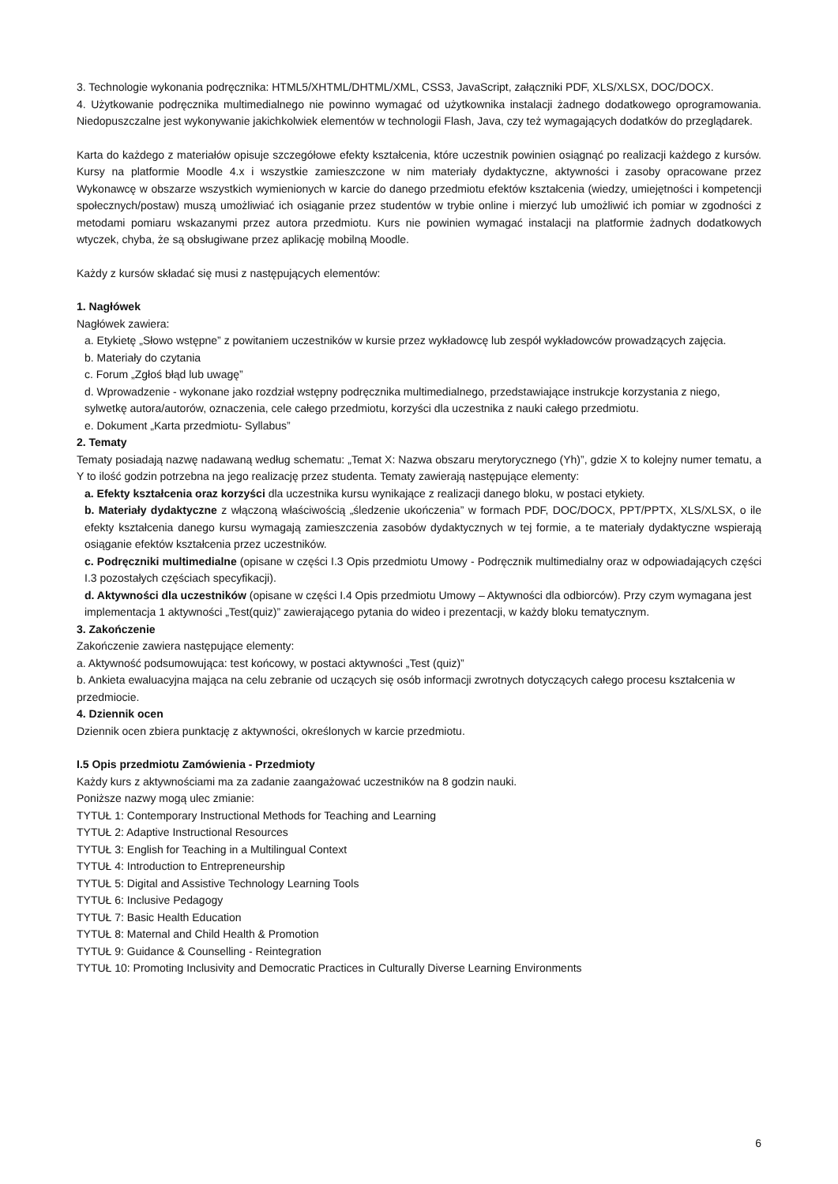3. Technologie wykonania podręcznika: HTML5/XHTML/DHTML/XML, CSS3, JavaScript, załączniki PDF, XLS/XLSX, DOC/DOCX.
4. Użytkowanie podręcznika multimedialnego nie powinno wymagać od użytkownika instalacji żadnego dodatkowego oprogramowania. Niedopuszczalne jest wykonywanie jakichkolwiek elementów w technologii Flash, Java, czy też wymagających dodatków do przeglądarek.
Karta do każdego z materiałów opisuje szczegółowe efekty kształcenia, które uczestnik powinien osiągnąć po realizacji każdego z kursów. Kursy na platformie Moodle 4.x i wszystkie zamieszczone w nim materiały dydaktyczne, aktywności i zasoby opracowane przez Wykonawcę w obszarze wszystkich wymienionych w karcie do danego przedmiotu efektów kształcenia (wiedzy, umiejętności i kompetencji społecznych/postaw) muszą umożliwiać ich osiąganie przez studentów w trybie online i mierzyć lub umożliwić ich pomiar w zgodności z metodami pomiaru wskazanymi przez autora przedmiotu. Kurs nie powinien wymagać instalacji na platformie żadnych dodatkowych wtyczek, chyba, że są obsługiwane przez aplikację mobilną Moodle.
Każdy z kursów składać się musi z następujących elementów:
1. Nagłówek
Nagłówek zawiera:
a. Etykietę „Słowo wstępne” z powitaniem uczestników w kursie przez wykładowcę lub zespół wykładowców prowadzących zajęcia.
b. Materiały do czytania
c. Forum „Zgłoś błąd lub uwagę”
d. Wprowadzenie - wykonane jako rozdział wstępny podręcznika multimedialnego, przedstawiające instrukcje korzystania z niego, sylwetkę autora/autorów, oznaczenia, cele całego przedmiotu, korzyści dla uczestnika z nauki całego przedmiotu.
e. Dokument „Karta przedmiotu- Syllabus”
2. Tematy
Tematy posiadają nazwę nadawaną według schematu: „Temat X: Nazwa obszaru merytorycznego (Yh)”, gdzie X to kolejny numer tematu, a Y to ilość godzin potrzebna na jego realizację przez studenta. Tematy zawierają następujące elementy:
a. Efekty kształcenia oraz korzyści dla uczestnika kursu wynikające z realizacji danego bloku, w postaci etykiety.
b. Materiały dydaktyczne z włączoną właściwością „śledzenie ukończenia” w formach PDF, DOC/DOCX, PPT/PPTX, XLS/XLSX, o ile efekty kształcenia danego kursu wymagają zamieszczenia zasobów dydaktycznych w tej formie, a te materiały dydaktyczne wspierają osiąganie efektów kształcenia przez uczestników.
c. Podręczniki multimedialne (opisane w części I.3 Opis przedmiotu Umowy - Podręcznik multimedialny oraz w odpowiadających części I.3 pozostałych częściach specyfikacji).
d. Aktywności dla uczestników (opisane w części I.4 Opis przedmiotu Umowy – Aktywności dla odbiorców). Przy czym wymagana jest implementacja 1 aktywności „Test(quiz)” zawierającego pytania do wideo i prezentacji, w każdy bloku tematycznym.
3. Zakończenie
Zakończenie zawiera następujące elementy:
a. Aktywność podsumowująca: test końcowy, w postaci aktywności „Test (quiz)”
b. Ankieta ewaluacyjna mająca na celu zebranie od uczących się osób informacji zwrotnych dotyczących całego procesu kształcenia w przedmiocie.
4. Dziennik ocen
Dziennik ocen zbiera punktację z aktywności, określonych w karcie przedmiotu.
I.5 Opis przedmiotu Zamówienia - Przedmioty
Każdy kurs z aktywnościami ma za zadanie zaangażować uczestników na 8 godzin nauki.
Poniższe nazwy mogą ulec zmianie:
TYTUŁ 1: Contemporary Instructional Methods for Teaching and Learning
TYTUŁ 2: Adaptive Instructional Resources
TYTUŁ 3: English for Teaching in a Multilingual Context
TYTUŁ 4: Introduction to Entrepreneurship
TYTUŁ 5: Digital and Assistive Technology Learning Tools
TYTUŁ 6: Inclusive Pedagogy
TYTUŁ 7: Basic Health Education
TYTUŁ 8: Maternal and Child Health & Promotion
TYTUŁ 9: Guidance & Counselling - Reintegration
TYTUŁ 10: Promoting Inclusivity and Democratic Practices in Culturally Diverse Learning Environments
6